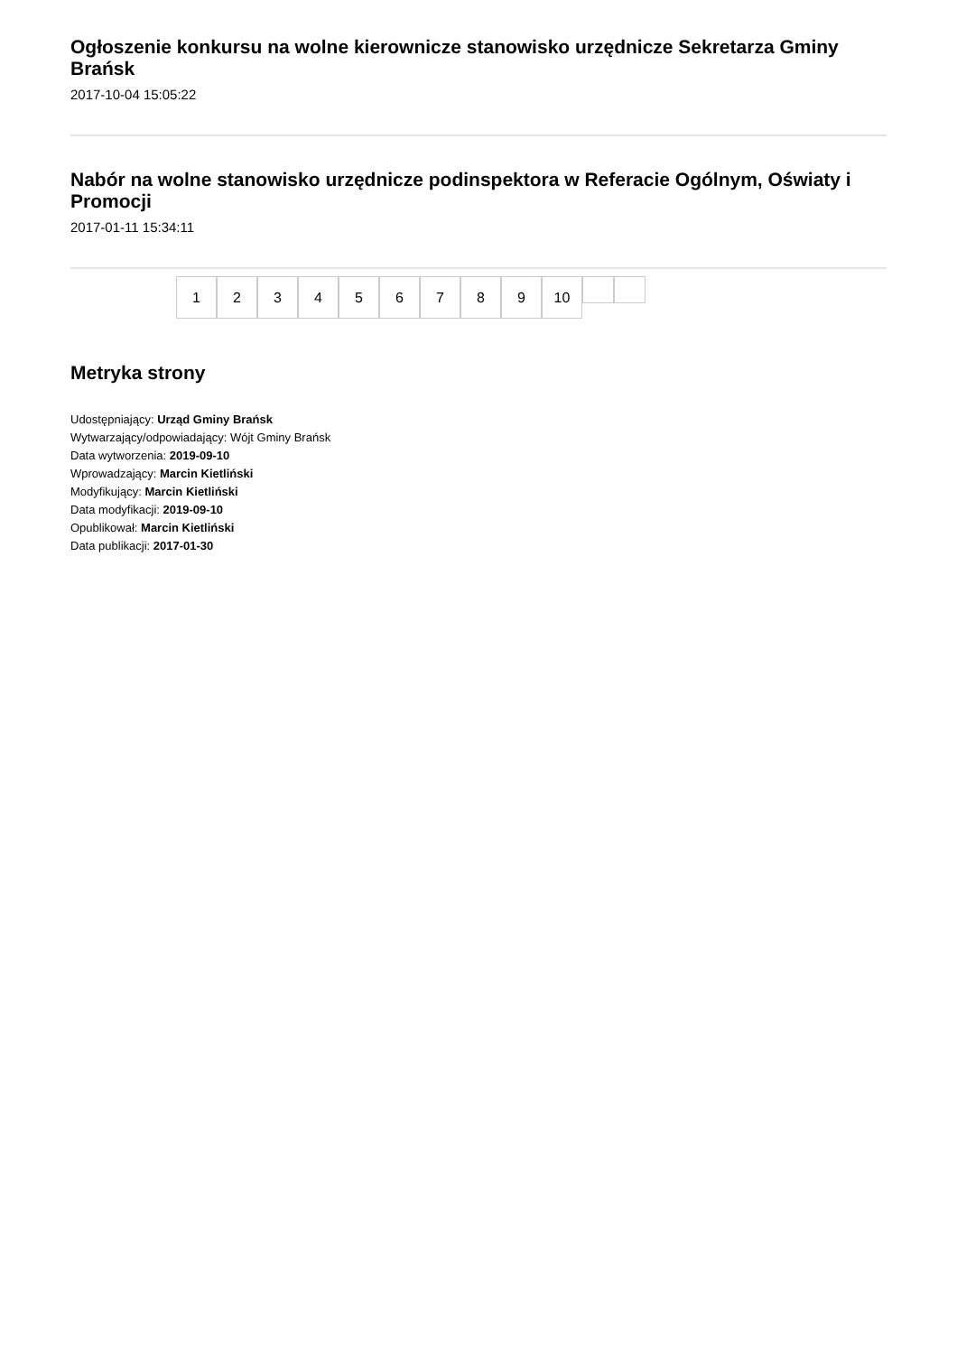Ogłoszenie konkursu na wolne kierownicze stanowisko urzędnicze Sekretarza Gminy Brańsk
2017-10-04 15:05:22
Nabór na wolne stanowisko urzędnicze podinspektora w Referacie Ogólnym, Oświaty i Promocji
2017-01-11 15:34:11
1 2 3 4 5 6 7 8 9 10
Metryka strony
Udostępniający: Urząd Gminy Brańsk
Wytwarzający/odpowiadający: Wójt Gminy Brańsk
Data wytworzenia: 2019-09-10
Wprowadzający: Marcin Kietliński
Modyfikujący: Marcin Kietliński
Data modyfikacji: 2019-09-10
Opublikował: Marcin Kietliński
Data publikacji: 2017-01-30